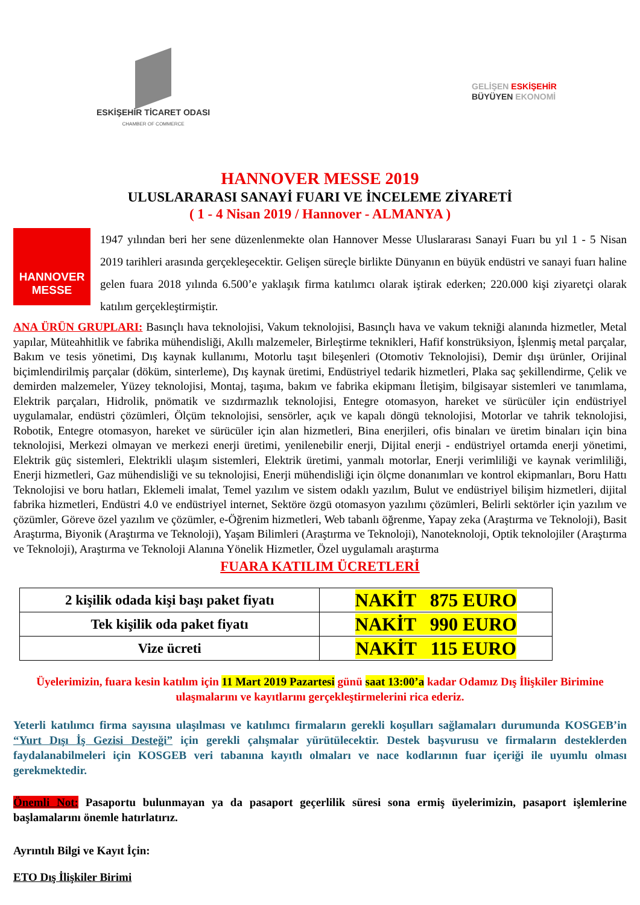ESKİŞEHİR TİCARET ODASI
CHAMBER OF COMMERCE
GELİŞEN ESKİŞEHİR
BÜYÜYEN EKONOMİ
HANNOVER MESSE 2019
ULUSLARARASI SANAYİ FUARI VE İNCELEME ZİYARETİ
( 1 - 4 Nisan 2019 / Hannover - ALMANYA )
HANNOVER
MESSE
1947 yılından beri her sene düzenlenmekte olan Hannover Messe Uluslararası Sanayi Fuarı bu yıl 1 - 5 Nisan 2019 tarihleri arasında gerçekleşecektir. Gelişen süreçle birlikte Dünyanın en büyük endüstri ve sanayi fuarı haline gelen fuara 2018 yılında 6.500’e yaklaşık firma katılımcı olarak iştirak ederken; 220.000 kişi ziyaretçi olarak katılım gerçekleştirmiştir.
ANA ÜRÜN GRUPLARI: Basınçlı hava teknolojisi, Vakum teknolojisi, Basınçlı hava ve vakum tekniği alanında hizmetler, Metal yapılar, Müteahhitlik ve fabrika mühendisliği, Akıllı malzemeler, Birleştirme teknikleri, Hafif konstrüksiyon, İşlenmiş metal parçalar, Bakım ve tesis yönetimi, Dış kaynak kullanımı, Motorlu taşıt bileşenleri (Otomotiv Teknolojisi), Demir dışı ürünler, Orijinal biçimlendirilmiş parçalar (döküm, sinterleme), Dış kaynak üretimi, Endüstriyel tedarik hizmetleri, Plaka saç şekillendirme, Çelik ve demirden malzemeler, Yüzey teknolojisi, Montaj, taşıma, bakım ve fabrika ekipmanı İletişim, bilgisayar sistemleri ve tanımlama, Elektrik parçaları, Hidrolik, pnömatik ve sızdırmazlık teknolojisi, Entegre otomasyon, hareket ve sürücüler için endüstriyel uygulamalar, endüstri çözümleri, Ölçüm teknolojisi, sensörler, açık ve kapalı döngü teknolojisi, Motorlar ve tahrik teknolojisi, Robotik, Entegre otomasyon, hareket ve sürücüler için alan hizmetleri, Bina enerjileri, ofis binaları ve üretim binaları için bina teknolojisi, Merkezi olmayan ve merkezi enerji üretimi, yenilenebilir enerji, Dijital enerji - endüstriyel ortamda enerji yönetimi, Elektrik güç sistemleri, Elektrikli ulaşım sistemleri, Elektrik üretimi, yanmalı motorlar, Enerji verimliliği ve kaynak verimliliği, Enerji hizmetleri, Gaz mühendisliği ve su teknolojisi, Enerji mühendisliği için ölçme donanımları ve kontrol ekipmanları, Boru Hattı Teknolojisi ve boru hatları, Eklemeli imalat, Temel yazılım ve sistem odaklı yazılım, Bulut ve endüstriyel bilişim hizmetleri, dijital fabrika hizmetleri, Endüstri 4.0 ve endüstriyel internet, Sektöre özgü otomasyon yazılımı çözümleri, Belirli sektörler için yazılım ve çözümler, Göreve özel yazılım ve çözümler, e-Öğrenim hizmetleri, Web tabanlı öğrenme, Yapay zeka (Araştırma ve Teknoloji), Basit Araştırma, Biyonik (Araştırma ve Teknoloji), Yaşam Bilimleri (Araştırma ve Teknoloji), Nanoteknoloji, Optik teknolojiler (Araştırma ve Teknoloji), Araştırma ve Teknoloji Alanına Yönelik Hizmetler, Özel uygulamalı araştırma
FUARA KATILIM ÜCRETLERİ
| 2 kişilik odada kişi başı paket fiyatı | NAKİT 875 EURO |
| Tek kişilik oda paket fiyatı | NAKİT 990 EURO |
| Vize ücreti | NAKİT 115 EURO |
Üyelerimizin, fuara kesin katılım için 11 Mart 2019 Pazartesi günü saat 13:00’a kadar Odamız Dış İlişkiler Birimine ulaşmalarını ve kayıtlarını gerçekleştirmelerini rica ederiz.
Yeterli katılımcı firma sayısına ulaşılması ve katılımcı firmaların gerekli koşulları sağlamaları durumunda KOSGEB’in “Yurt Dışı İş Gezisi Desteği” için gerekli çalışmalar yürütülecektir. Destek başvurusu ve firmaların desteklerden faydalanabilmeleri için KOSGEB veri tabanına kayıtlı olmaları ve nace kodlarının fuar içeriği ile uyumlu olması gerekmektedir.
Önemli Not: Pasaportu bulunmayan ya da pasaport geçerlilik süresi sona ermiş üyelerimizin, pasaport işlemlerine başlamalarını önemle hatırlatırız.
Ayrıntılı Bilgi ve Kayıt İçin:
ETO Dış İlişkiler Birimi